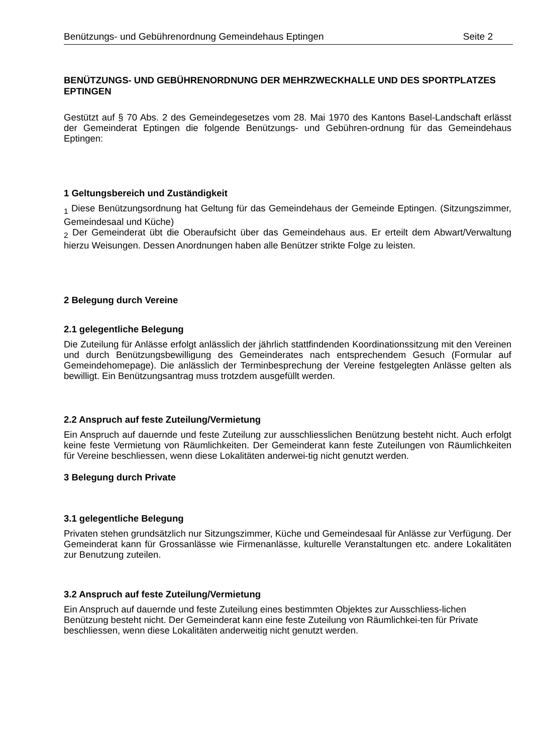Benützungs- und Gebührenordnung Gemeindehaus Eptingen Seite 2
BENÜTZUNGS- UND GEBÜHRENORDNUNG DER MEHRZWECKHALLE UND DES SPORTPLATZES EPTINGEN
Gestützt auf § 70 Abs. 2 des Gemeindegesetzes vom 28. Mai 1970 des Kantons Basel-Landschaft erlässt der Gemeinderat Eptingen die folgende Benützungs- und Gebühren-ordnung für das Gemeindehaus Eptingen:
1 Geltungsbereich und Zuständigkeit
<sub>1</sub> Diese Benützungsordnung hat Geltung für das Gemeindehaus der Gemeinde Eptingen. (Sitzungszimmer, Gemeindesaal und Küche)
<sub>2</sub> Der Gemeinderat übt die Oberaufsicht über das Gemeindehaus aus. Er erteilt dem Abwart/Verwaltung hierzu Weisungen. Dessen Anordnungen haben alle Benützer strikte Folge zu leisten.
2 Belegung durch Vereine
2.1 gelegentliche Belegung
Die Zuteilung für Anlässe erfolgt anlässlich der jährlich stattfindenden Koordinationssitzung mit den Vereinen und durch Benützungsbewilligung des Gemeinderates nach entsprechendem Gesuch (Formular auf Gemeindehomepage). Die anlässlich der Terminbesprechung der Vereine festgelegten Anlässe gelten als bewilligt. Ein Benützungsantrag muss trotzdem ausgefüllt werden.
2.2 Anspruch auf feste Zuteilung/Vermietung
Ein Anspruch auf dauernde und feste Zuteilung zur ausschliesslichen Benützung besteht nicht. Auch erfolgt keine feste Vermietung von Räumlichkeiten. Der Gemeinderat kann feste Zuteilungen von Räumlichkeiten für Vereine beschliessen, wenn diese Lokalitäten anderwei-tig nicht genutzt werden.
3 Belegung durch Private
3.1 gelegentliche Belegung
Privaten stehen grundsätzlich nur Sitzungszimmer, Küche und Gemeindesaal für Anlässe zur Verfügung. Der Gemeinderat kann für Grossanlässe wie Firmenanlässe, kulturelle Veranstaltungen etc. andere Lokalitäten zur Benutzung zuteilen.
3.2 Anspruch auf feste Zuteilung/Vermietung
Ein Anspruch auf dauernde und feste Zuteilung eines bestimmten Objektes zur Ausschliess-lichen Benützung besteht nicht. Der Gemeinderat kann eine feste Zuteilung von Räumlichkei-ten für Private beschliessen, wenn diese Lokalitäten anderweitig nicht genutzt werden.